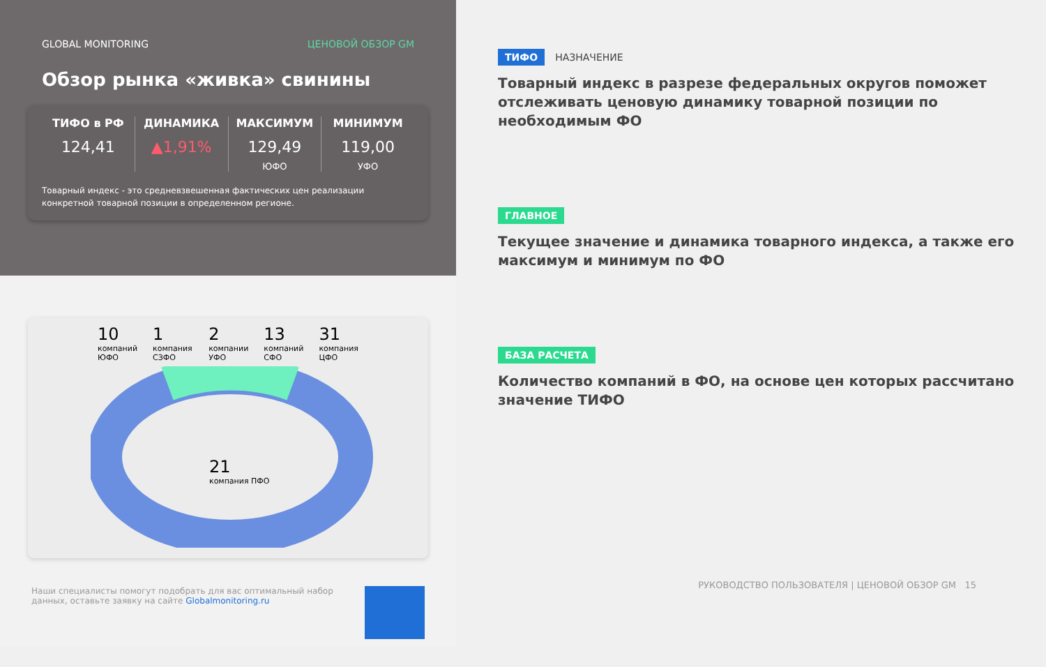GLOBAL MONITORING ЦЕНОВОЙ ОБЗОР GM
Обзор рынка «живка» свинины
ТИФО в РФ
124,41
ДИНАМИКА
▲1,91%
МАКСИМУМ
129,49
ЮФО
МИНИМУМ
119,00
УФО
Товарный индекс - это средневзвешенная фактических цен реализации конкретной товарной позиции в определенном регионе.
10
компаний ЮФО
1
компания СЗФО
2
компании УФО
13
компаний СФО
31
компания ЦФО
21
компания ПФО
Наши специалисты помогут подобрать для вас оптимальный набор данных, оставьте заявку на сайте Globalmonitoring.ru
ТИФО НАЗНАЧЕНИЕ
Товарный индекс в разрезе федеральных округов поможет отслеживать ценовую динамику товарной позиции по необходимым ФО
ГЛАВНОЕ
Текущее значение и динамика товарного индекса, а также его максимум и минимум по ФО
БАЗА РАСЧЕТА
Количество компаний в ФО, на основе цен которых рассчитано значение ТИФО
РУКОВОДСТВО ПОЛЬЗОВАТЕЛЯ | ЦЕНОВОЙ ОБЗОР GM 15